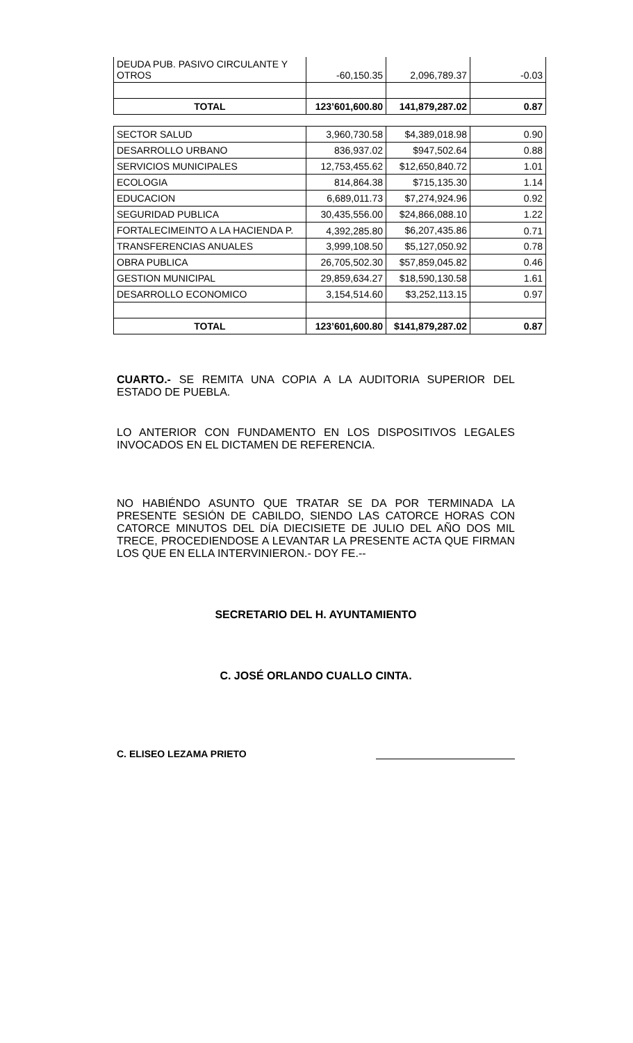| DEUDA PUB. PASIVO CIRCULANTE Y OTROS | -60,150.35 | 2,096,789.37 | -0.03 |
| TOTAL | 123’601,600.80 | 141,879,287.02 | 0.87 |
| SECTOR SALUD | 3,960,730.58 | $4,389,018.98 | 0.90 |
| DESARROLLO URBANO | 836,937.02 | $947,502.64 | 0.88 |
| SERVICIOS MUNICIPALES | 12,753,455.62 | $12,650,840.72 | 1.01 |
| ECOLOGIA | 814,864.38 | $715,135.30 | 1.14 |
| EDUCACION | 6,689,011.73 | $7,274,924.96 | 0.92 |
| SEGURIDAD PUBLICA | 30,435,556.00 | $24,866,088.10 | 1.22 |
| FORTALECIMEINTO A LA HACIENDA P. | 4,392,285.80 | $6,207,435.86 | 0.71 |
| TRANSFERENCIAS ANUALES | 3,999,108.50 | $5,127,050.92 | 0.78 |
| OBRA PUBLICA | 26,705,502.30 | $57,859,045.82 | 0.46 |
| GESTION MUNICIPAL | 29,859,634.27 | $18,590,130.58 | 1.61 |
| DESARROLLO ECONOMICO | 3,154,514.60 | $3,252,113.15 | 0.97 |
| TOTAL | 123’601,600.80 | $141,879,287.02 | 0.87 |
CUARTO.- SE REMITA UNA COPIA A LA AUDITORIA SUPERIOR DEL ESTADO DE PUEBLA.
LO ANTERIOR CON FUNDAMENTO EN LOS DISPOSITIVOS LEGALES INVOCADOS EN EL DICTAMEN DE REFERENCIA.
NO HABIÉNDO ASUNTO QUE TRATAR SE DA POR TERMINADA LA PRESENTE SESIÓN DE CABILDO, SIENDO LAS CATORCE HORAS CON CATORCE MINUTOS DEL DÍA DIECISIETE DE JULIO DEL AÑO DOS MIL TRECE, PROCEDIENDOSE A LEVANTAR LA PRESENTE ACTA QUE FIRMAN LOS QUE EN ELLA INTERVINIERON.- DOY FE.--
SECRETARIO DEL H. AYUNTAMIENTO
C. JOSÉ ORLANDO CUALLO CINTA.
C. ELISEO LEZAMA PRIETO